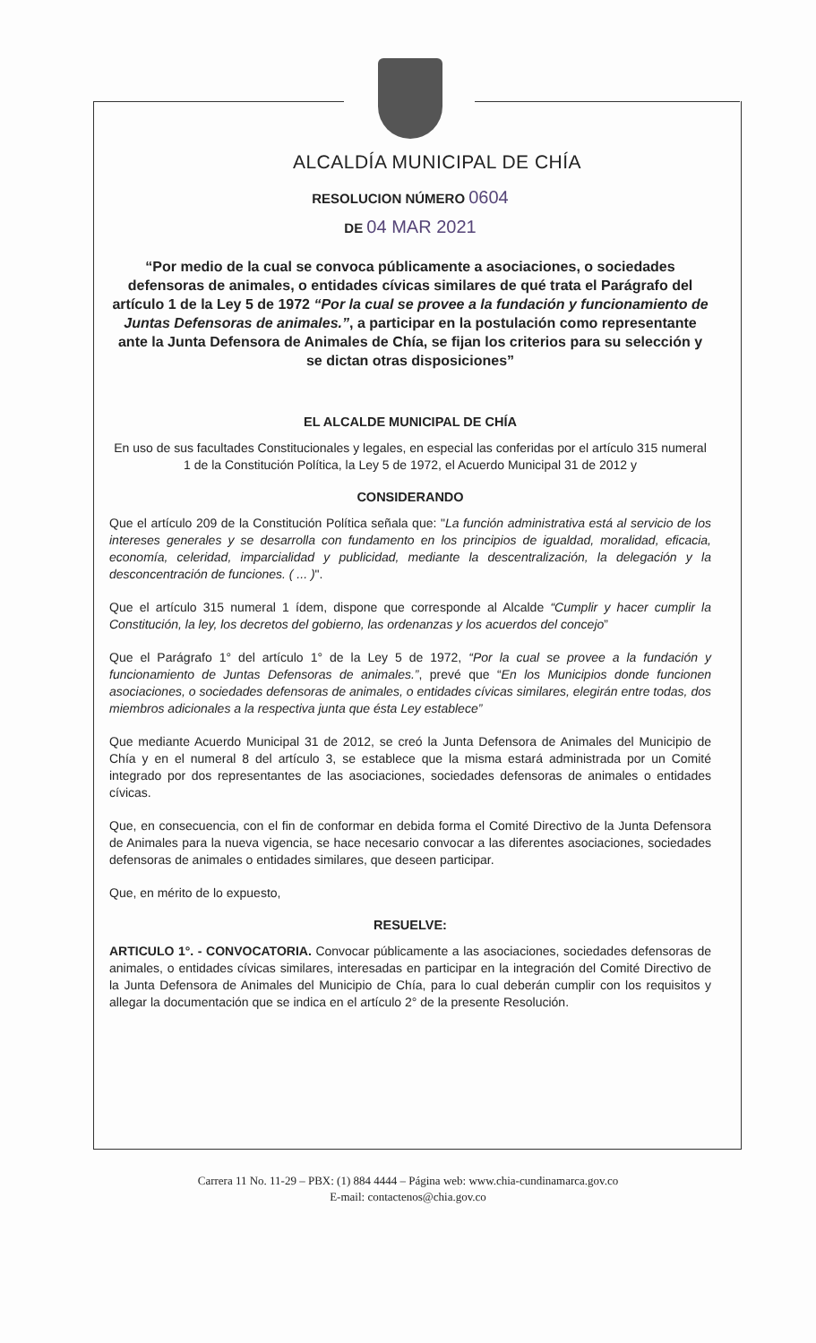ALCALDÍA MUNICIPAL DE CHÍA
RESOLUCION NÚMERO 0604
DE 04 MAR 2021
“Por medio de la cual se convoca públicamente a asociaciones, o sociedades defensoras de animales, o entidades cívicas similares de qué trata el Parágrafo del artículo 1 de la Ley 5 de 1972 “Por la cual se provee a la fundación y funcionamiento de Juntas Defensoras de animales.”, a participar en la postulación como representante ante la Junta Defensora de Animales de Chía, se fijan los criterios para su selección y se dictan otras disposiciones”
EL ALCALDE MUNICIPAL DE CHÍA
En uso de sus facultades Constitucionales y legales, en especial las conferidas por el artículo 315 numeral 1 de la Constitución Política, la Ley 5 de 1972, el Acuerdo Municipal 31 de 2012 y
CONSIDERANDO
Que el artículo 209 de la Constitución Política señala que: "La función administrativa está al servicio de los intereses generales y se desarrolla con fundamento en los principios de igualdad, moralidad, eficacia, economía, celeridad, imparcialidad y publicidad, mediante la descentralización, la delegación y la desconcentración de funciones. ( ... )".
Que el artículo 315 numeral 1 ídem, dispone que corresponde al Alcalde “Cumplir y hacer cumplir la Constitución, la ley, los decretos del gobierno, las ordenanzas y los acuerdos del concejo”
Que el Parágrafo 1° del artículo 1° de la Ley 5 de 1972, “Por la cual se provee a la fundación y funcionamiento de Juntas Defensoras de animales.”, prevé que “En los Municipios donde funcionen asociaciones, o sociedades defensoras de animales, o entidades cívicas similares, elegirán entre todas, dos miembros adicionales a la respectiva junta que ésta Ley establece”
Que mediante Acuerdo Municipal 31 de 2012, se creó la Junta Defensora de Animales del Municipio de Chía y en el numeral 8 del artículo 3, se establece que la misma estará administrada por un Comité integrado por dos representantes de las asociaciones, sociedades defensoras de animales o entidades cívicas.
Que, en consecuencia, con el fin de conformar en debida forma el Comité Directivo de la Junta Defensora de Animales para la nueva vigencia, se hace necesario convocar a las diferentes asociaciones, sociedades defensoras de animales o entidades similares, que deseen participar.
Que, en mérito de lo expuesto,
RESUELVE:
ARTICULO 1°. - CONVOCATORIA. Convocar públicamente a las asociaciones, sociedades defensoras de animales, o entidades cívicas similares, interesadas en participar en la integración del Comité Directivo de la Junta Defensora de Animales del Municipio de Chía, para lo cual deberán cumplir con los requisitos y allegar la documentación que se indica en el artículo 2° de la presente Resolución.
Carrera 11 No. 11-29 – PBX: (1) 884 4444 – Página web: www.chia-cundinamarca.gov.co
E-mail: contactenos@chia.gov.co